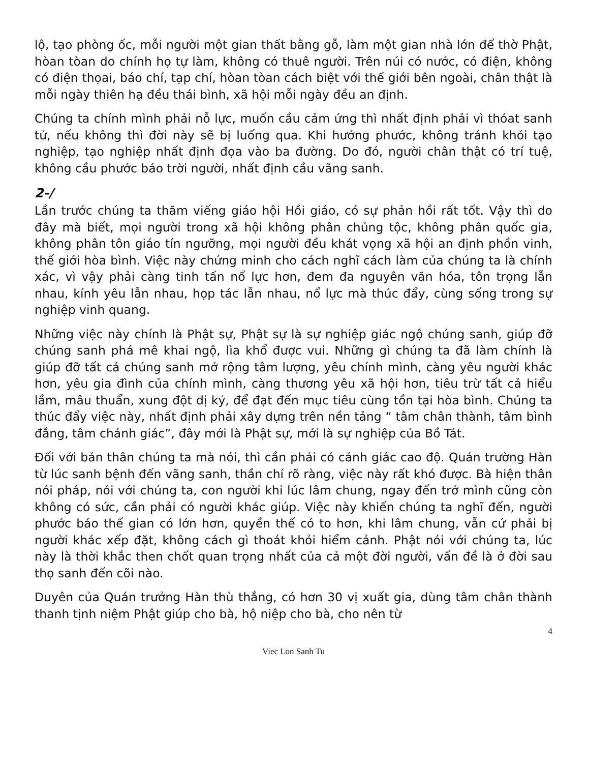lộ, tạo phòng ốc, mỗi người một gian thất bằng gỗ, làm một gian nhà lớn để thờ Phật, hòan tòan do chính họ tự làm, không có thuê người. Trên núi có nước, có điện, không có điện thọai, báo chí, tạp chí, hòan tòan cách biệt với thế giới bên ngoài, chân thật là mỗi ngày thiên hạ đều thái bình, xã hội mỗi ngày đều an định.
Chúng ta chính mình phải nỗ lực, muốn cầu cảm ứng thì nhất định phải vì thóat sanh tử, nếu không thì đời này sẽ bị luống qua. Khi hưởng phước, không tránh khỏi tạo nghiệp, tạo nghiệp nhất định đọa vào ba đường. Do đó, người chân thật có trí tuệ, không cầu phước báo trời người, nhất định cầu vãng sanh.
2-/
Lần trước chúng ta thăm viếng giáo hội Hồi giáo, có sự phản hồi rất tốt. Vậy thì do đây mà biết, mọi người trong xã hội không phân chủng tộc, không phân quốc gia, không phân tôn giáo tín ngưỡng, mọi người đều khát vọng xã hội an định phồn vinh, thế giới hòa bình. Việc này chứng minh cho cách nghĩ cách làm của chúng ta là chính xác, vì vậy phải càng tinh tấn nổ lực hơn, đem đa nguyên văn hóa, tôn trọng lẫn nhau, kính yêu lẫn nhau, họp tác lẫn nhau, nổ lực mà thúc đẩy, cùng sống trong sự nghiệp vinh quang.
Những việc này chính là Phật sự, Phật sự là sự nghiệp giác ngộ chúng sanh, giúp đỡ chúng sanh phá mê khai ngộ, lìa khổ được vui. Những gì chúng ta đã làm chính là giúp đỡ tất cả chúng sanh mở rộng tâm lượng, yêu chính mình, càng yêu người khác hơn, yêu gia đình của chính mình, càng thương yêu xã hội hơn, tiêu trừ tất cả hiểu lầm, mâu thuẩn, xung đột dị kỷ, để đạt đến mục tiêu cùng tồn tại hòa bình. Chúng ta thúc đẩy việc này, nhất định phải xây dựng trên nền tảng “ tâm chân thành, tâm bình đẳng, tâm chánh giác”, đây mới là Phật sự, mới là sự nghiệp của Bồ Tát.
Đối với bản thân chúng ta mà nói, thì cần phải có cảnh giác cao độ. Quán trường Hàn từ lúc sanh bệnh đến vãng sanh, thần chí rõ ràng, việc này rất khó được. Bà hiện thân nói pháp, nói với chúng ta, con người khi lúc lâm chung, ngay đến trở mình cũng còn không có sức, cần phải có người khác giúp. Việc này khiến chúng ta nghĩ đến, người phước báo thế gian có lớn hơn, quyền thế có to hơn, khi lâm chung, vẫn cứ phải bị người khác xếp đặt, không cách gì thoát khỏi hiểm cảnh. Phật nói với chúng ta, lúc này là thời khắc then chốt quan trọng nhất của cả một đời người, vấn đề là ở đời sau thọ sanh đến cõi nào.
Duyên của Quán trưởng Hàn thù thắng, có hơn 30 vị xuất gia, dùng tâm chân thành thanh tịnh niệm Phật giúp cho bà, hộ niệp cho bà, cho nên từ
4
Viec Lon Sanh Tu